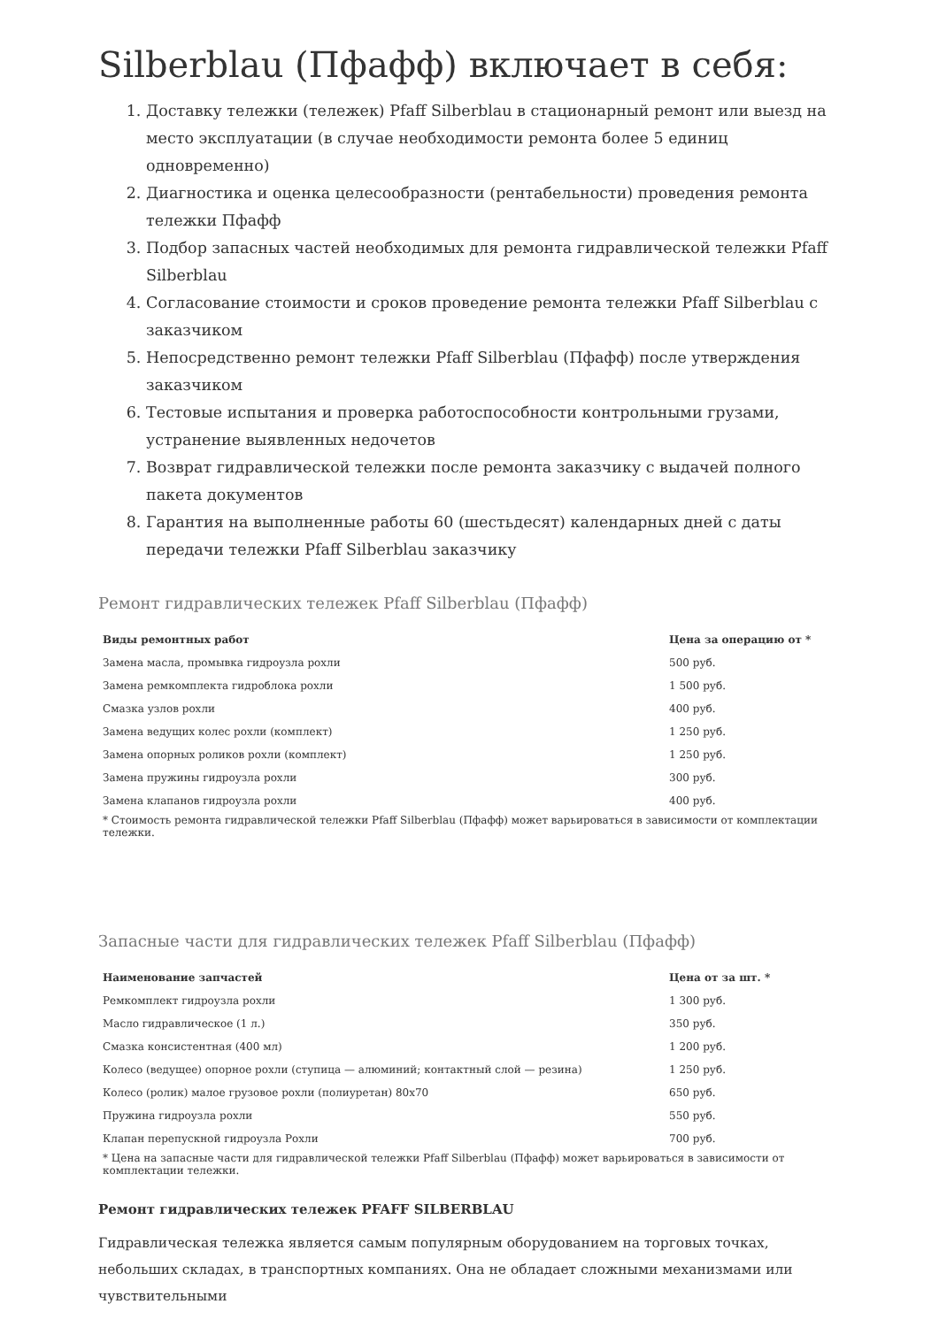Silberblau (Пфафф) включает в себя:
1. Доставку тележки (тележек) Pfaff Silberblau в стационарный ремонт или выезд на место эксплуатации (в случае необходимости ремонта более 5 единиц одновременно)
2. Диагностика и оценка целесообразности (рентабельности) проведения ремонта тележки Пфафф
3. Подбор запасных частей необходимых для ремонта гидравлической тележки Pfaff Silberblau
4. Согласование стоимости и сроков проведение ремонта тележки Pfaff Silberblau с заказчиком
5. Непосредственно ремонт тележки Pfaff Silberblau (Пфафф) после утверждения заказчиком
6. Тестовые испытания и проверка работоспособности контрольными грузами, устранение выявленных недочетов
7. Возврат гидравлической тележки после ремонта заказчику с выдачей полного пакета документов
8. Гарантия на выполненные работы 60 (шестьдесят) календарных дней с даты передачи тележки Pfaff Silberblau заказчику
Ремонт гидравлических тележек Pfaff Silberblau (Пфафф)
| Виды ремонтных работ | Цена за операцию от * |
| --- | --- |
| Замена масла, промывка гидроузла рохли | 500 руб. |
| Замена ремкомплекта гидроблока рохли | 1 500 руб. |
| Смазка узлов рохли | 400 руб. |
| Замена ведущих колес рохли (комплект) | 1 250 руб. |
| Замена опорных роликов рохли (комплект) | 1 250 руб. |
| Замена пружины гидроузла рохли | 300 руб. |
| Замена клапанов гидроузла рохли | 400 руб. |
* Стоимость ремонта гидравлической тележки Pfaff Silberblau (Пфафф) может варьироваться в зависимости от комплектации тележки.
Запасные части для гидравлических тележек Pfaff Silberblau (Пфафф)
| Наименование запчастей | Цена от за шт. * |
| --- | --- |
| Ремкомплект гидроузла рохли | 1 300 руб. |
| Масло гидравлическое (1 л.) | 350 руб. |
| Смазка консистентная (400 мл) | 1 200 руб. |
| Колесо (ведущее) опорное рохли (ступица — алюминий; контактный слой — резина) | 1 250 руб. |
| Колесо (ролик) малое грузовое рохли (полиуретан) 80x70 | 650 руб. |
| Пружина гидроузла рохли | 550 руб. |
| Клапан перепускной гидроузла Рохли | 700 руб. |
* Цена на запасные части для гидравлической тележки Pfaff Silberblau (Пфафф) может варьироваться в зависимости от комплектации тележки.
Ремонт гидравлических тележек PFAFF SILBERBLAU
Гидравлическая тележка является самым популярным оборудованием на торговых точках, небольших складах, в транспортных компаниях. Она не обладает сложными механизмами или чувствительными